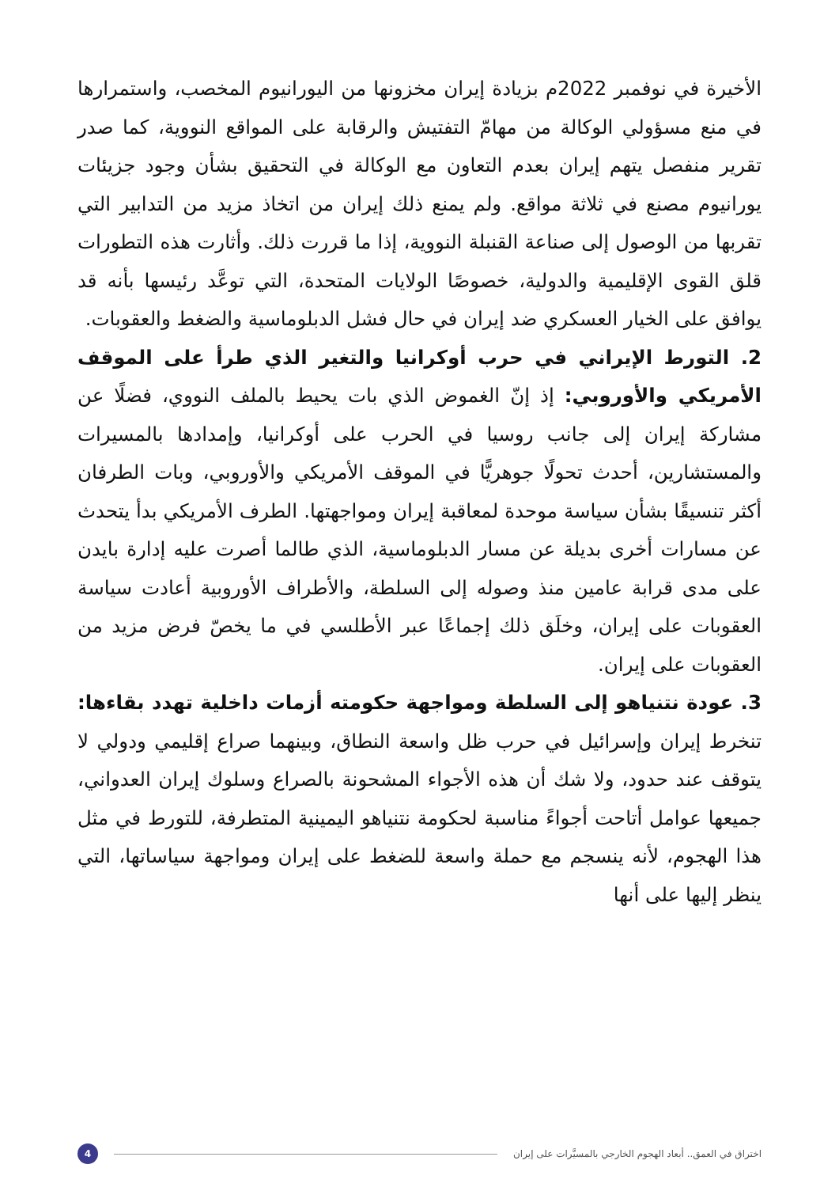الأخيرة في نوفمبر 2022م بزيادة إيران مخزونها من اليورانيوم المخصب، واستمرارها في منع مسؤولي الوكالة من مهامّ التفتيش والرقابة على المواقع النووية، كما صدر تقرير منفصل يتهم إيران بعدم التعاون مع الوكالة في التحقيق بشأن وجود جزيئات يورانيوم مصنع في ثلاثة مواقع. ولم يمنع ذلك إيران من اتخاذ مزيد من التدابير التي تقربها من الوصول إلى صناعة القنبلة النووية، إذا ما قررت ذلك. وأثارت هذه التطورات قلق القوى الإقليمية والدولية، خصوصًا الولايات المتحدة، التي توعَّد رئيسها بأنه قد يوافق على الخيار العسكري ضد إيران في حال فشل الدبلوماسية والضغط والعقوبات.
2. التورط الإيراني في حرب أوكرانيا والتغير الذي طرأ على الموقف الأمريكي والأوروبي: إذ إنّ الغموض الذي بات يحيط بالملف النووي، فضلًا عن مشاركة إيران إلى جانب روسيا في الحرب على أوكرانيا، وإمدادها بالمسيرات والمستشارين، أحدث تحولًا جوهريًّا في الموقف الأمريكي والأوروبي، وبات الطرفان أكثر تنسيقًا بشأن سياسة موحدة لمعاقبة إيران ومواجهتها. الطرف الأمريكي بدأ يتحدث عن مسارات أخرى بديلة عن مسار الدبلوماسية، الذي طالما أصرت عليه إدارة بايدن على مدى قرابة عامين منذ وصوله إلى السلطة، والأطراف الأوروبية أعادت سياسة العقوبات على إيران، وخلَق ذلك إجماعًا عبر الأطلسي في ما يخصّ فرض مزيد من العقوبات على إيران.
3. عودة نتنياهو إلى السلطة ومواجهة حكومته أزمات داخلية تهدد بقاءها: تنخرط إيران وإسرائيل في حرب ظل واسعة النطاق، وبينهما صراع إقليمي ودولي لا يتوقف عند حدود، ولا شك أن هذه الأجواء المشحونة بالصراع وسلوك إيران العدواني، جميعها عوامل أتاحت أجواءً مناسبة لحكومة نتنياهو اليمينية المتطرفة، للتورط في مثل هذا الهجوم، لأنه ينسجم مع حملة واسعة للضغط على إيران ومواجهة سياساتها، التي ينظر إليها على أنها
اختراق في العمق.. أبعاد الهجوم الخارجي بالمسيَّرات على إيران 4